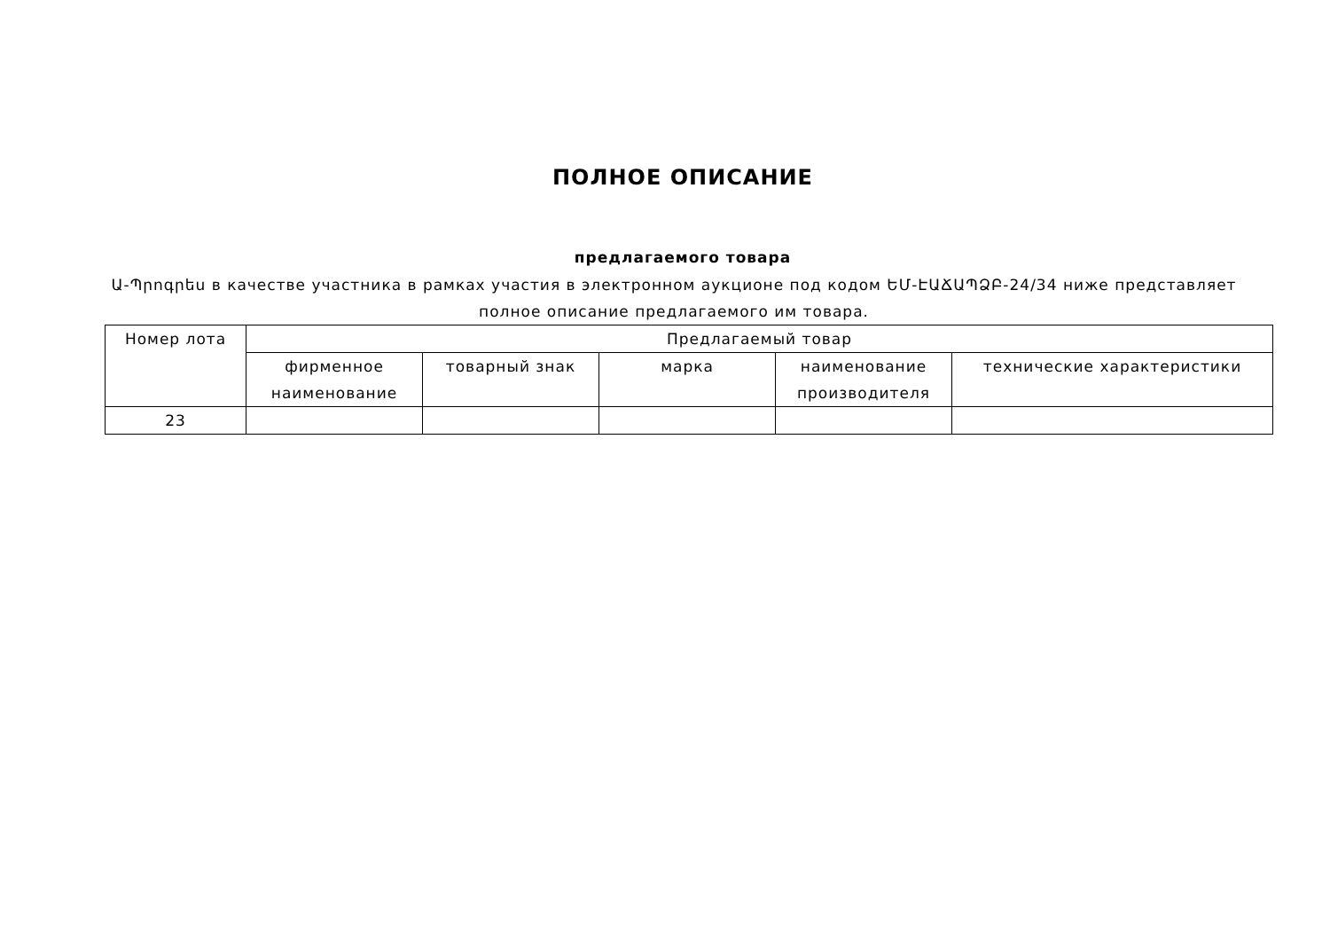ПОЛНОЕ ОПИСАНИЕ
предлагаемого товара
Ա-Պրոգրես в качестве участника в рамках участия в электронном аукционе под кодом ԵՄ-ԷԱՃԱՊՁԲ-24/34 ниже представляет
полное описание предлагаемого им товара.
| Номер лота | Предлагаемый товар | | | | |
| --- | --- | --- | --- | --- | --- |
| | фирменное наименование | товарный знак | марка | наименование производителя | технические характеристики |
| 23 | | | | | |